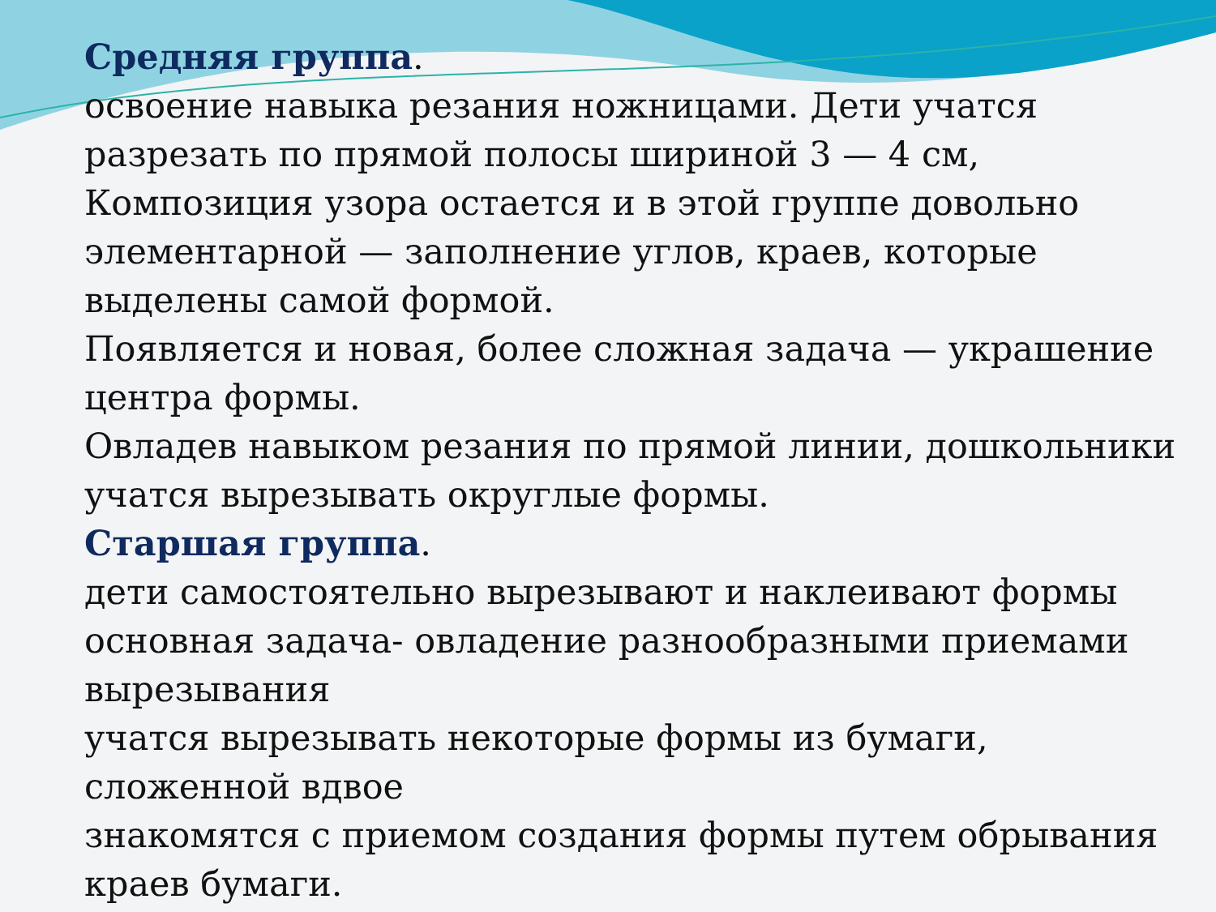Средняя группа.
освоение навыка резания ножницами. Дети учатся разрезать по прямой полосы шириной 3 — 4 см, Композиция узора остается и в этой группе довольно элементарной — заполнение углов, краев, которые выделены самой формой.
Появляется и новая, более сложная задача — украшение центра формы.
Овладев навыком резания по прямой линии, дошкольники учатся вырезывать округлые формы.
Старшая группа.
дети самостоятельно вырезывают и наклеивают формы
основная задача- овладение разнообразными приемами вырезывания
учатся вырезывать некоторые формы из бумаги, сложенной вдвое
знакомятся с приемом создания формы путем обрывания краев бумаги.